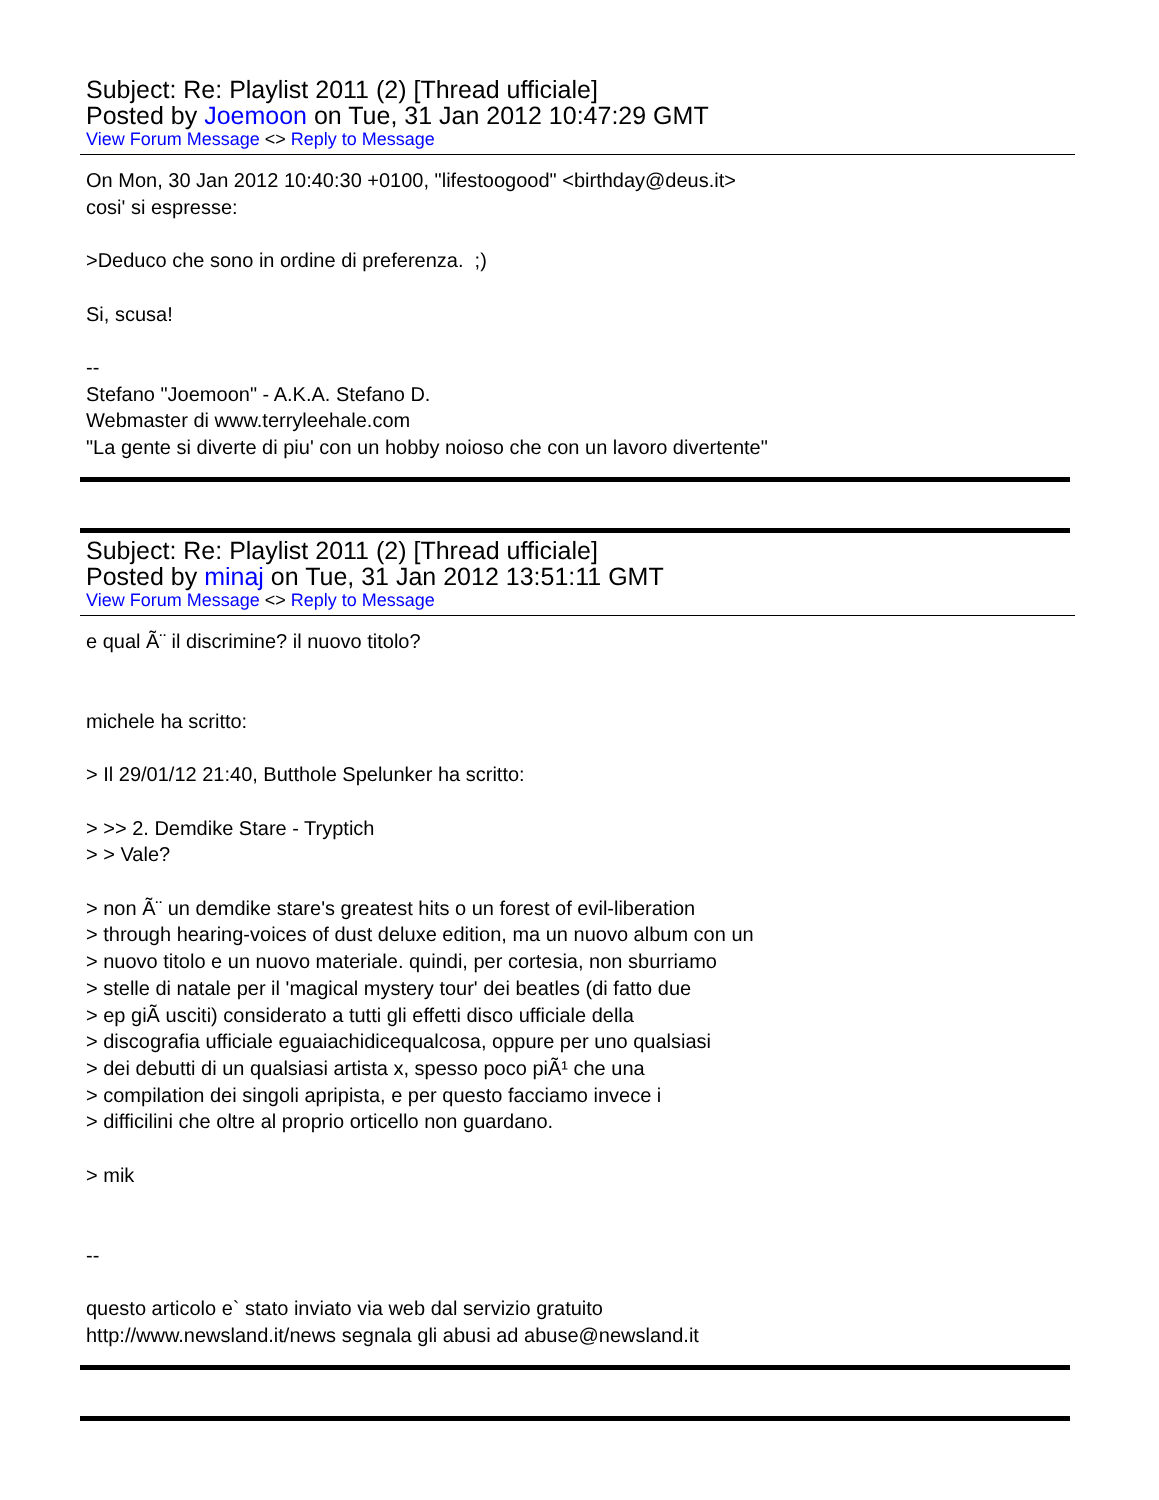Subject: Re: Playlist 2011 (2) [Thread ufficiale]
Posted by Joemoon on Tue, 31 Jan 2012 10:47:29 GMT
View Forum Message <> Reply to Message
On Mon, 30 Jan 2012 10:40:30 +0100, "lifestoogood" <birthday@deus.it>
cosi' si espresse:
>Deduco che sono in ordine di preferenza. ;)
Si, scusa!
--
Stefano "Joemoon" - A.K.A. Stefano D.
Webmaster di www.terryleehale.com
"La gente si diverte di piu' con un hobby noioso che con un lavoro divertente"
Subject: Re: Playlist 2011 (2) [Thread ufficiale]
Posted by minaj on Tue, 31 Jan 2012 13:51:11 GMT
View Forum Message <> Reply to Message
e qual Ã¨ il discrimine? il nuovo titolo?
michele ha scritto:
> Il 29/01/12 21:40, Butthole Spelunker ha scritto:
> >> 2. Demdike Stare - Tryptich
> > Vale?
> non Ã¨ un demdike stare's greatest hits o un forest of evil-liberation
> through hearing-voices of dust deluxe edition, ma un nuovo album con un
> nuovo titolo e un nuovo materiale. quindi, per cortesia, non sburriamo
> stelle di natale per il 'magical mystery tour' dei beatles (di fatto due
> ep giÃ usciti) considerato a tutti gli effetti disco ufficiale della
> discografia ufficiale eguaiachidicequalcosa, oppure per uno qualsiasi
> dei debutti di un qualsiasi artista x, spesso poco piÃ¹ che una
> compilation dei singoli apripista, e per questo facciamo invece i
> difficilini che oltre al proprio orticello non guardano.
> mik
--
questo articolo e` stato inviato via web dal servizio gratuito
http://www.newsland.it/news segnala gli abusi ad abuse@newsland.it